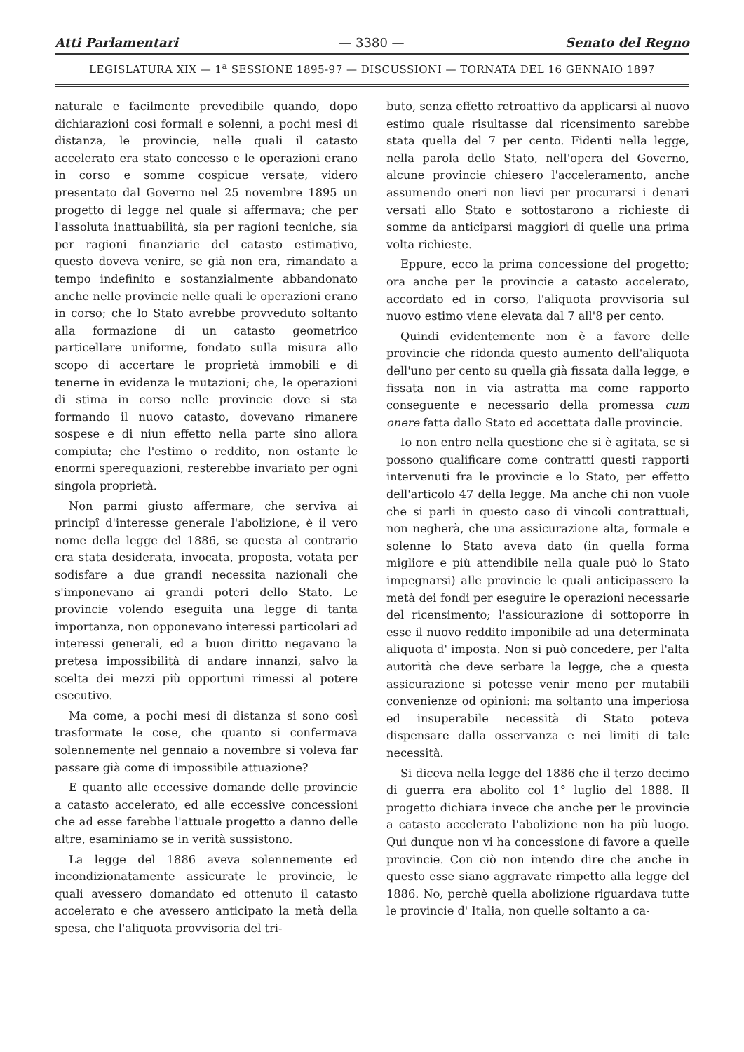Atti Parlamentari — 3380 — Senato del Regno
LEGISLATURA XIX — 1<sup>a</sup> SESSIONE 1895-97 — DISCUSSIONI — TORNATA DEL 16 GENNAIO 1897
naturale e facilmente prevedibile quando, dopo dichiarazioni così formali e solenni, a pochi mesi di distanza, le provincie, nelle quali il catasto accelerato era stato concesso e le operazioni erano in corso e somme cospicue versate, videro presentato dal Governo nel 25 novembre 1895 un progetto di legge nel quale si affermava; che per l'assoluta inattuabilità, sia per ragioni tecniche, sia per ragioni finanziarie del catasto estimativo, questo doveva venire, se già non era, rimandato a tempo indefinito e sostanzialmente abbandonato anche nelle provincie nelle quali le operazioni erano in corso; che lo Stato avrebbe provveduto soltanto alla formazione di un catasto geometrico particellare uniforme, fondato sulla misura allo scopo di accertare le proprietà immobili e di tenerne in evidenza le mutazioni; che, le operazioni di stima in corso nelle provincie dove si sta formando il nuovo catasto, dovevano rimanere sospese e di niun effetto nella parte sino allora compiuta; che l'estimo o reddito, non ostante le enormi sperequazioni, resterebbe invariato per ogni singola proprietà.
Non parmi giusto affermare, che serviva ai principî d'interesse generale l'abolizione, è il vero nome della legge del 1886, se questa al contrario era stata desiderata, invocata, proposta, votata per sodisfare a due grandi necessita nazionali che s'imponevano ai grandi poteri dello Stato. Le provincie volendo eseguita una legge di tanta importanza, non opponevano interessi particolari ad interessi generali, ed a buon diritto negavano la pretesa impossibilità di andare innanzi, salvo la scelta dei mezzi più opportuni rimessi al potere esecutivo.
Ma come, a pochi mesi di distanza si sono così trasformate le cose, che quanto si confermava solennemente nel gennaio a novembre si voleva far passare già come di impossibile attuazione?
E quanto alle eccessive domande delle provincie a catasto accelerato, ed alle eccessive concessioni che ad esse farebbe l'attuale progetto a danno delle altre, esaminiamo se in verità sussistono.
La legge del 1886 aveva solennemente ed incondizionatamente assicurate le provincie, le quali avessero domandato ed ottenuto il catasto accelerato e che avessero anticipato la metà della spesa, che l'aliquota provvisoria del tri-
buto, senza effetto retroattivo da applicarsi al nuovo estimo quale risultasse dal ricensimento sarebbe stata quella del 7 per cento. Fidenti nella legge, nella parola dello Stato, nell'opera del Governo, alcune provincie chiesero l'acceleramento, anche assumendo oneri non lievi per procurarsi i denari versati allo Stato e sottostarono a richieste di somme da anticiparsi maggiori di quelle una prima volta richieste.
Eppure, ecco la prima concessione del progetto; ora anche per le provincie a catasto accelerato, accordato ed in corso, l'aliquota provvisoria sul nuovo estimo viene elevata dal 7 all'8 per cento.
Quindi evidentemente non è a favore delle provincie che ridonda questo aumento dell'aliquota dell'uno per cento su quella già fissata dalla legge, e fissata non in via astratta ma come rapporto conseguente e necessario della promessa cum onere fatta dallo Stato ed accettata dalle provincie.
Io non entro nella questione che si è agitata, se si possono qualificare come contratti questi rapporti intervenuti fra le provincie e lo Stato, per effetto dell'articolo 47 della legge. Ma anche chi non vuole che si parli in questo caso di vincoli contrattuali, non negherà, che una assicurazione alta, formale e solenne lo Stato aveva dato (in quella forma migliore e più attendibile nella quale può lo Stato impegnarsi) alle provincie le quali anticipassero la metà dei fondi per eseguire le operazioni necessarie del ricensimento; l'assicurazione di sottoporre in esse il nuovo reddito imponibile ad una determinata aliquota d' imposta. Non si può concedere, per l'alta autorità che deve serbare la legge, che a questa assicurazione si potesse venir meno per mutabili convenienze od opinioni: ma soltanto una imperiosa ed insuperabile necessità di Stato poteva dispensare dalla osservanza e nei limiti di tale necessità.
Si diceva nella legge del 1886 che il terzo decimo di guerra era abolito col 1° luglio del 1888. Il progetto dichiara invece che anche per le provincie a catasto accelerato l'abolizione non ha più luogo. Qui dunque non vi ha concessione di favore a quelle provincie. Con ciò non intendo dire che anche in questo esse siano aggravate rimpetto alla legge del 1886. No, perchè quella abolizione riguardava tutte le provincie d' Italia, non quelle soltanto a ca-